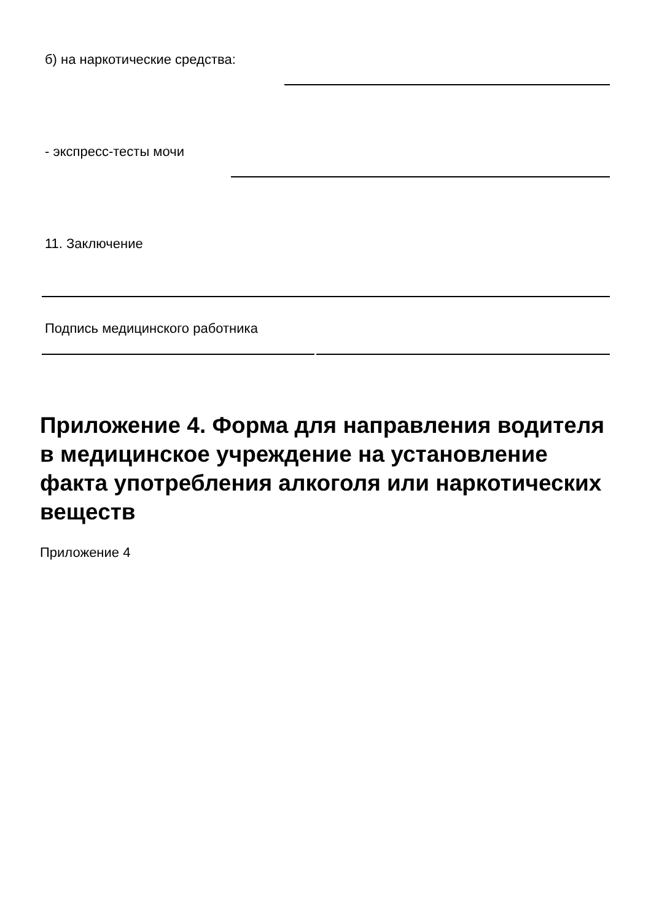б) на наркотические средства:
- экспресс-тесты мочи
11. Заключение
Подпись медицинского работника
Приложение 4. Форма для направления водителя в медицинское учреждение на установление факта употребления алкоголя или наркотических веществ
Приложение 4